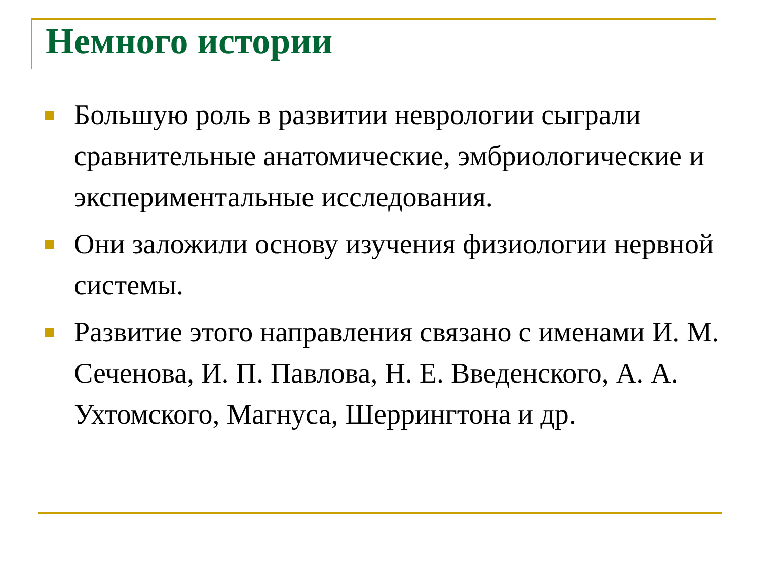Немного истории
Большую роль в развитии неврологии сыграли сравнительные анатомические, эмбриологические и экспериментальные исследования.
Они заложили основу изучения физиологии нервной системы.
Развитие этого направления связано с именами И. М. Сеченова, И. П. Павлова, Н. Е. Введенского, А. А. Ухтомского, Магнуса, Шеррингтона и др.